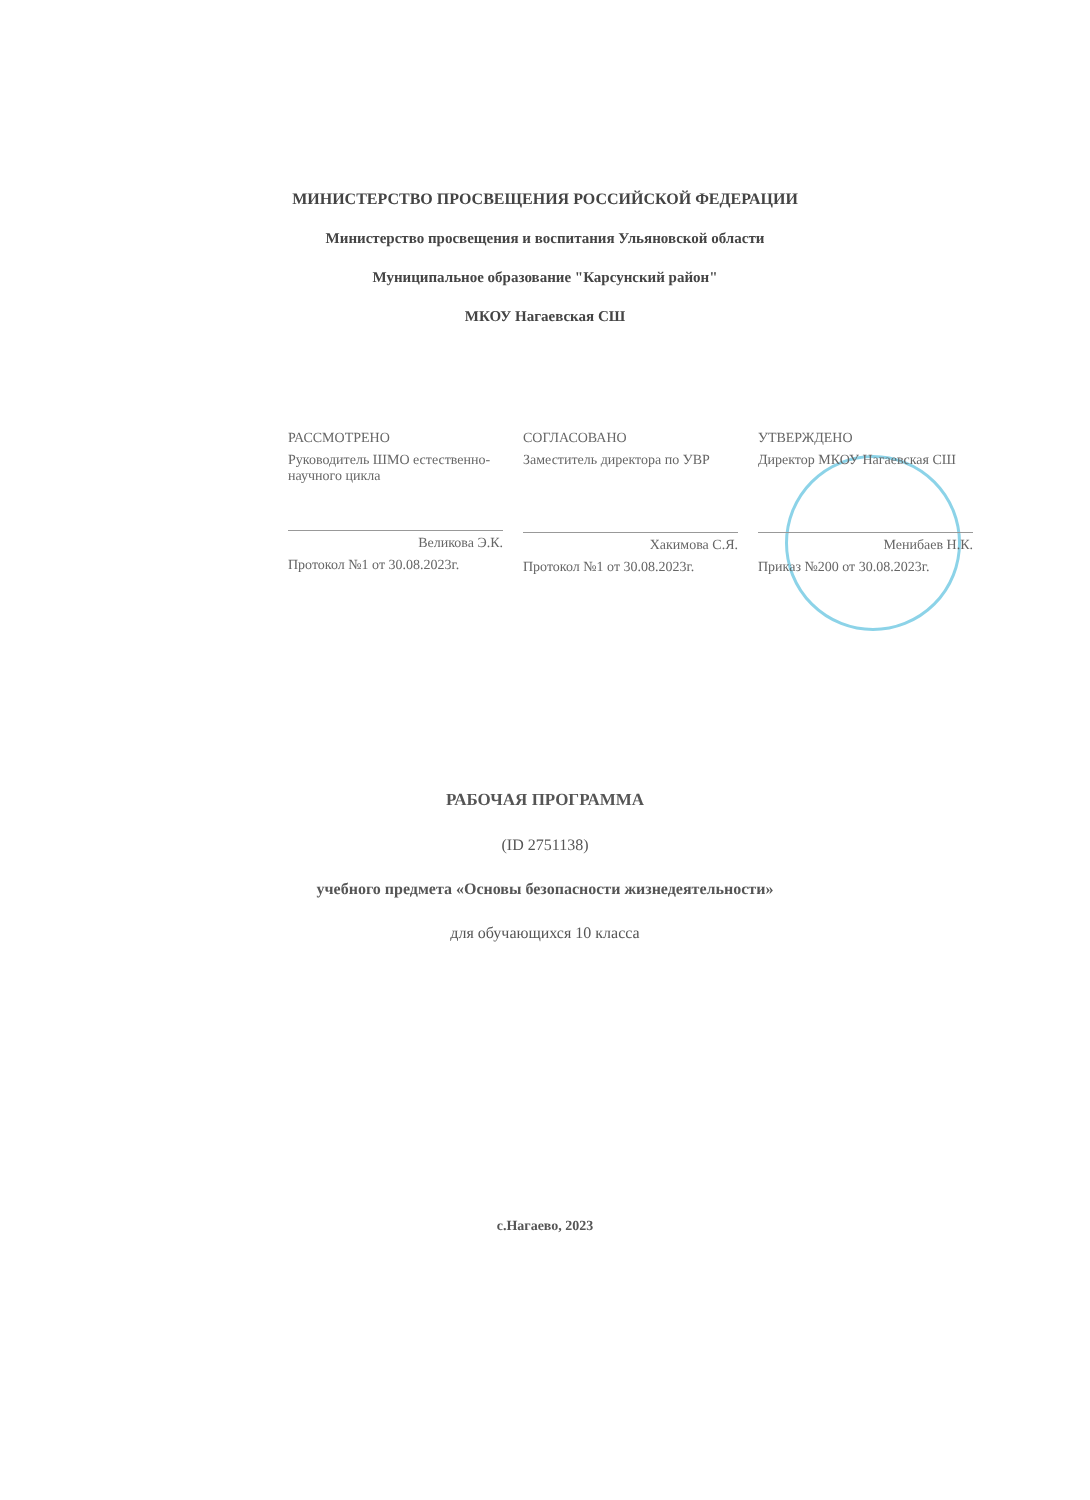МИНИСТЕРСТВО ПРОСВЕЩЕНИЯ РОССИЙСКОЙ ФЕДЕРАЦИИ
Министерство просвещения и воспитания Ульяновской области
Муниципальное образование "Карсунский район"
МКОУ Нагаевская СШ
РАССМОТРЕНО
Руководитель ШМО естественно-научного цикла
Великова Э.К.
Протокол №1 от 30.08.2023г.
СОГЛАСОВАНО
Заместитель директора по УВР
Хакимова С.Я.
Протокол №1 от 30.08.2023г.
УТВЕРЖДЕНО
Директор МКОУ Нагаевская СШ
Менибаев Н.К.
Приказ №200 от 30.08.2023г.
РАБОЧАЯ ПРОГРАММА
(ID 2751138)
учебного предмета «Основы безопасности жизнедеятельности»
для обучающихся 10 класса
с.Нагаево, 2023